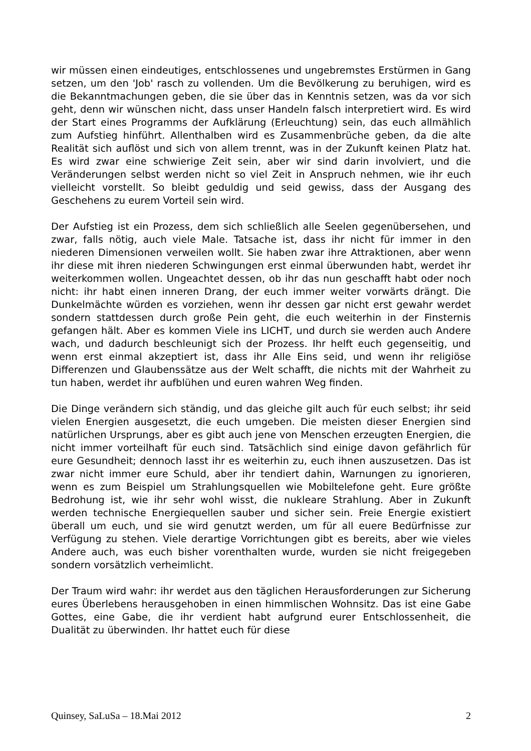wir müssen einen eindeutiges, entschlossenes und ungebremstes Erstürmen in Gang setzen, um den 'Job' rasch zu vollenden. Um die Bevölkerung zu beruhigen, wird es die Bekanntmachungen geben, die sie über das in Kenntnis setzen, was da vor sich geht, denn wir wünschen nicht, dass unser Handeln falsch interpretiert wird. Es wird der Start eines Programms der Aufklärung (Erleuchtung) sein, das euch allmählich zum Aufstieg hinführt. Allenthalben wird es Zusammenbrüche geben, da die alte Realität sich auflöst und sich von allem trennt, was in der Zukunft keinen Platz hat. Es wird zwar eine schwierige Zeit sein, aber wir sind darin involviert, und die Veränderungen selbst werden nicht so viel Zeit in Anspruch nehmen, wie ihr euch vielleicht vorstellt. So bleibt geduldig und seid gewiss, dass der Ausgang des Geschehens zu eurem Vorteil sein wird.
Der Aufstieg ist ein Prozess, dem sich schließlich alle Seelen gegenübersehen, und zwar, falls nötig, auch viele Male. Tatsache ist, dass ihr nicht für immer in den niederen Dimensionen verweilen wollt. Sie haben zwar ihre Attraktionen, aber wenn ihr diese mit ihren niederen Schwingungen erst einmal überwunden habt, werdet ihr weiterkommen wollen. Ungeachtet dessen, ob ihr das nun geschafft habt oder noch nicht: ihr habt einen inneren Drang, der euch immer weiter vorwärts drängt. Die Dunkelmächte würden es vorziehen, wenn ihr dessen gar nicht erst gewahr werdet sondern stattdessen durch große Pein geht, die euch weiterhin in der Finsternis gefangen hält. Aber es kommen Viele ins LICHT, und durch sie werden auch Andere wach, und dadurch beschleunigt sich der Prozess. Ihr helft euch gegenseitig, und wenn erst einmal akzeptiert ist, dass ihr Alle Eins seid, und wenn ihr religiöse Differenzen und Glaubenssätze aus der Welt schafft, die nichts mit der Wahrheit zu tun haben, werdet ihr aufblühen und euren wahren Weg finden.
Die Dinge verändern sich ständig, und das gleiche gilt auch für euch selbst; ihr seid vielen Energien ausgesetzt, die euch umgeben. Die meisten dieser Energien sind natürlichen Ursprungs, aber es gibt auch jene von Menschen erzeugten Energien, die nicht immer vorteilhaft für euch sind. Tatsächlich sind einige davon gefährlich für eure Gesundheit; dennoch lasst ihr es weiterhin zu, euch ihnen auszusetzen. Das ist zwar nicht immer eure Schuld, aber ihr tendiert dahin, Warnungen zu ignorieren, wenn es zum Beispiel um Strahlungsquellen wie Mobiltelefone geht. Eure größte Bedrohung ist, wie ihr sehr wohl wisst, die nukleare Strahlung. Aber in Zukunft werden technische Energiequellen sauber und sicher sein. Freie Energie existiert überall um euch, und sie wird genutzt werden, um für all euere Bedürfnisse zur Verfügung zu stehen. Viele derartige Vorrichtungen gibt es bereits, aber wie vieles Andere auch, was euch bisher vorenthalten wurde, wurden sie nicht freigegeben sondern vorsätzlich verheimlicht.
Der Traum wird wahr: ihr werdet aus den täglichen Herausforderungen zur Sicherung eures Überlebens herausgehoben in einen himmlischen Wohnsitz. Das ist eine Gabe Gottes, eine Gabe, die ihr verdient habt aufgrund eurer Entschlossenheit, die Dualität zu überwinden. Ihr hattet euch für diese
Quinsey, SaLuSa – 18.Mai 2012 2